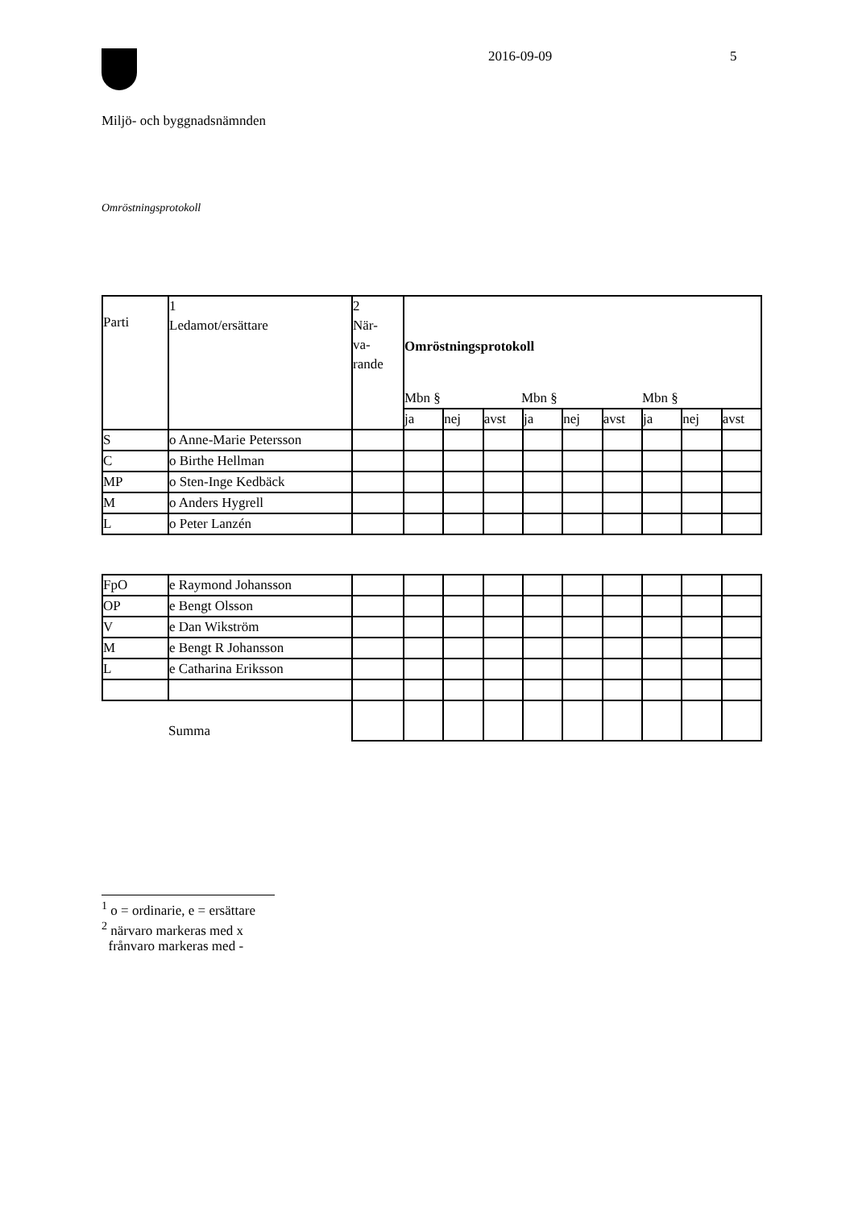2016-09-09 5
Miljö- och byggnadsnämnden
Omröstningsprotokoll
| Parti | 1 Ledamot/ersättare | 2 När- va- rande | Omröstningsprotokoll Mbn § Mbn § Mbn § | | | | | | | | |
| | | | ja | nej | avst | ja | nej | avst | ja | nej | avst |
| S | o Anne-Marie Petersson | | | | | | | | | | |
| C | o Birthe Hellman | | | | | | | | | | |
| MP | o Sten-Inge Kedbäck | | | | | | | | | | |
| M | o Anders Hygrell | | | | | | | | | | |
| L | o Peter Lanzén | | | | | | | | | | |
| FpO | e Raymond Johansson | | | | | | | | | | |
| OP | e Bengt Olsson | | | | | | | | | | |
| V | e Dan Wikström | | | | | | | | | | |
| M | e Bengt R Johansson | | | | | | | | | | |
| L | e Catharina Eriksson | | | | | | | | | | |
| | Summa | | | | | | | | | | |
<sup>1</sup> o = ordinarie, e = ersättare
<sup>2</sup> närvaro markeras med x
frånvaro markeras med -